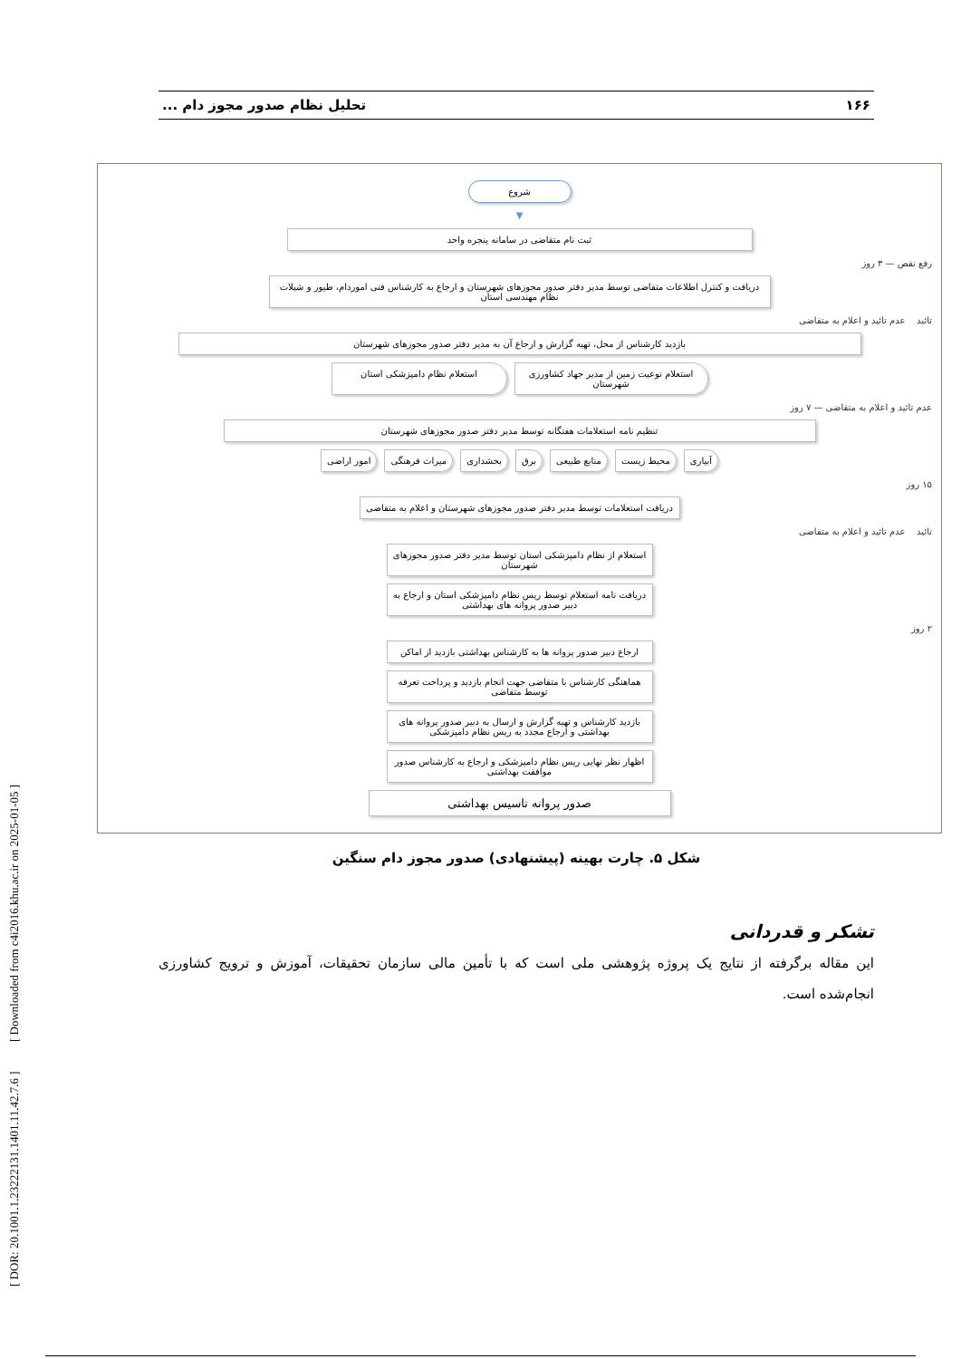[ DOR: 20.1001.1.23222131.1401.11.42.7.6 ] [ Downloaded from c4i2016.khu.ac.ir on 2025-01-05 ]
۱۶۶ تحلیل نظام صدور مجوز دام ...
شروع
▼
ثبت نام متقاضی در سامانه پنجره واحد
رفع نقص — ۳ روز
دریافت و کنترل اطلاعات متقاضی توسط مدیر دفتر صدور مجوزهای شهرستان و ارجاع به کارشناس فنی اموردام، طیور و شیلات نظام مهندسی استان
تائید عدم تائید و اعلام به متقاضی
بازدید کارشناس از محل، تهیه گزارش و ارجاع آن به مدیر دفتر صدور مجوزهای شهرستان
استعلام نوعیت زمین از مدیر جهاد کشاورزی شهرستان
استعلام نظام دامپزشکی استان
عدم تائید و اعلام به متقاضی — ۷ روز
تنظیم نامه استعلامات هفتگانه توسط مدیر دفتر صدور مجوزهای شهرستان
آبیاری محیط زیست منابع طبیعی برق بخشداری میراث فرهنگی امور اراضی
۱۵ روز
دریافت استعلامات توسط مدیر دفتر صدور مجوزهای شهرستان و اعلام به متقاضی
تائید عدم تائید و اعلام به متقاضی
استعلام از نظام دامپزشکی استان توسط مدیر دفتر صدور مجوزهای شهرستان
دریافت نامه استعلام توسط ریس نظام دامپزشکی استان و ارجاع به دبیر صدور پروانه های بهداشتی
۲ روز
ارجاع دبیر صدور پروانه ها به کارشناس بهداشتی بازدید از اماکن
هماهنگی کارشناس با متقاضی جهت انجام بازدید و پرداخت تعرفه توسط متقاضی
بازدید کارشناس و تهیه گزارش و ارسال به دبیر صدور پروانه های بهداشتی و ارجاع مجدد به ریس نظام دامپزشکی
اظهار نظر نهایی ریس نظام دامپزشکی و ارجاع به کارشناس صدور موافقت بهداشتی
صدور پروانه تاسیس بهداشتی
شکل ۵. چارت بهینه (پیشنهادی) صدور مجوز دام سنگین
تشکر و قدردانی
این مقاله برگرفته از نتایج یک پروژه پژوهشی ملی است که با تأمین مالی سازمان تحقیقات، آموزش و ترویج کشاورزی انجام‌شده است.